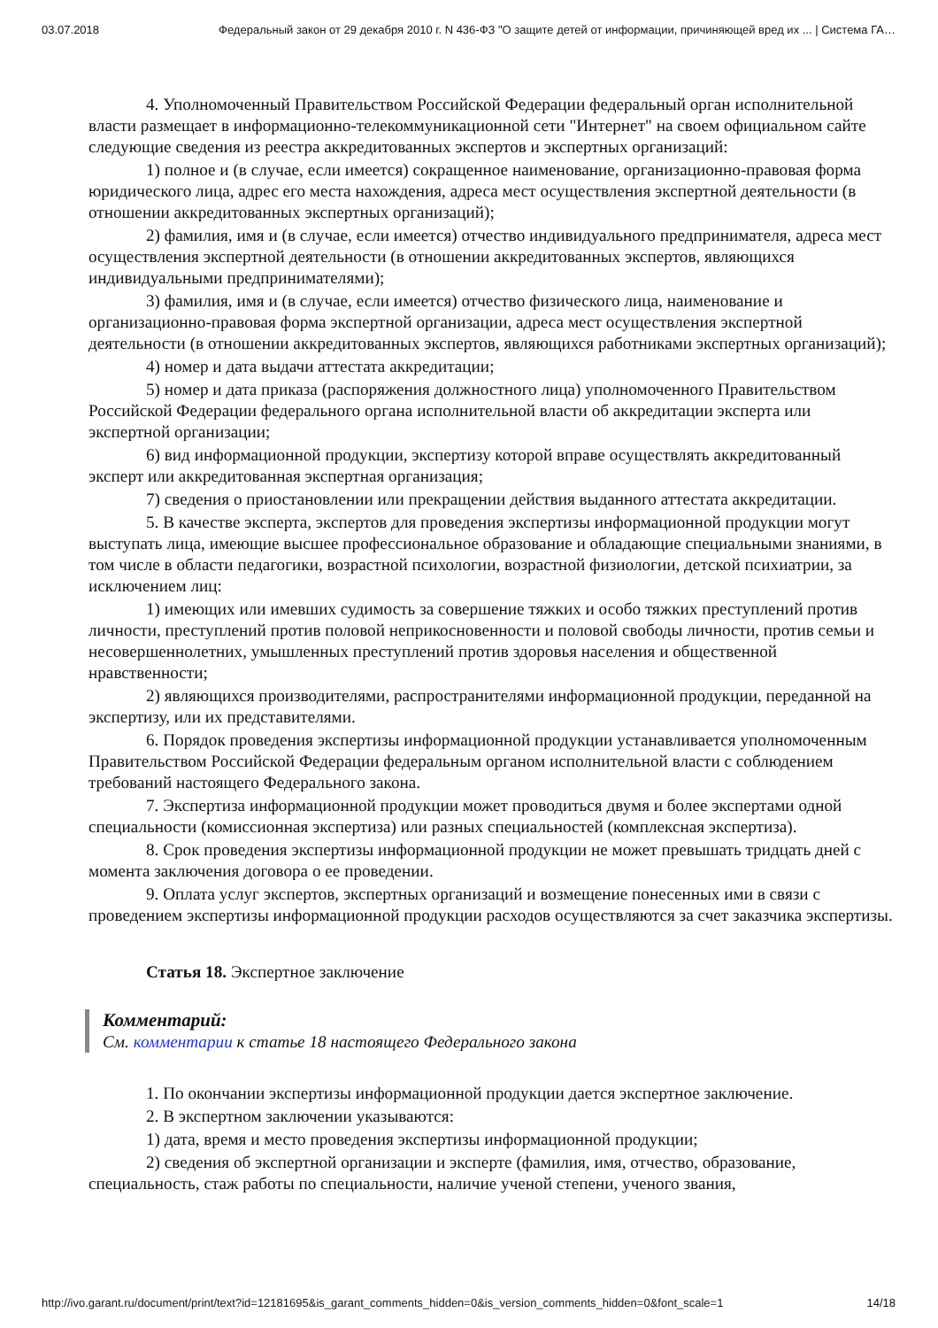03.07.2018 Федеральный закон от 29 декабря 2010 г. N 436-ФЗ "О защите детей от информации, причиняющей вред их ... | Система ГА…
4. Уполномоченный Правительством Российской Федерации федеральный орган исполнительной власти размещает в информационно-телекоммуникационной сети "Интернет" на своем официальном сайте следующие сведения из реестра аккредитованных экспертов и экспертных организаций:
1) полное и (в случае, если имеется) сокращенное наименование, организационно-правовая форма юридического лица, адрес его места нахождения, адреса мест осуществления экспертной деятельности (в отношении аккредитованных экспертных организаций);
2) фамилия, имя и (в случае, если имеется) отчество индивидуального предпринимателя, адреса мест осуществления экспертной деятельности (в отношении аккредитованных экспертов, являющихся индивидуальными предпринимателями);
3) фамилия, имя и (в случае, если имеется) отчество физического лица, наименование и организационно-правовая форма экспертной организации, адреса мест осуществления экспертной деятельности (в отношении аккредитованных экспертов, являющихся работниками экспертных организаций);
4) номер и дата выдачи аттестата аккредитации;
5) номер и дата приказа (распоряжения должностного лица) уполномоченного Правительством Российской Федерации федерального органа исполнительной власти об аккредитации эксперта или экспертной организации;
6) вид информационной продукции, экспертизу которой вправе осуществлять аккредитованный эксперт или аккредитованная экспертная организация;
7) сведения о приостановлении или прекращении действия выданного аттестата аккредитации.
5. В качестве эксперта, экспертов для проведения экспертизы информационной продукции могут выступать лица, имеющие высшее профессиональное образование и обладающие специальными знаниями, в том числе в области педагогики, возрастной психологии, возрастной физиологии, детской психиатрии, за исключением лиц:
1) имеющих или имевших судимость за совершение тяжких и особо тяжких преступлений против личности, преступлений против половой неприкосновенности и половой свободы личности, против семьи и несовершеннолетних, умышленных преступлений против здоровья населения и общественной нравственности;
2) являющихся производителями, распространителями информационной продукции, переданной на экспертизу, или их представителями.
6. Порядок проведения экспертизы информационной продукции устанавливается уполномоченным Правительством Российской Федерации федеральным органом исполнительной власти с соблюдением требований настоящего Федерального закона.
7. Экспертиза информационной продукции может проводиться двумя и более экспертами одной специальности (комиссионная экспертиза) или разных специальностей (комплексная экспертиза).
8. Срок проведения экспертизы информационной продукции не может превышать тридцать дней с момента заключения договора о ее проведении.
9. Оплата услуг экспертов, экспертных организаций и возмещение понесенных ими в связи с проведением экспертизы информационной продукции расходов осуществляются за счет заказчика экспертизы.
Статья 18. Экспертное заключение
Комментарий:
См. комментарии к статье 18 настоящего Федерального закона
1. По окончании экспертизы информационной продукции дается экспертное заключение.
2. В экспертном заключении указываются:
1) дата, время и место проведения экспертизы информационной продукции;
2) сведения об экспертной организации и эксперте (фамилия, имя, отчество, образование, специальность, стаж работы по специальности, наличие ученой степени, ученого звания,
http://ivo.garant.ru/document/print/text?id=12181695&is_garant_comments_hidden=0&is_version_comments_hidden=0&font_scale=1 14/18